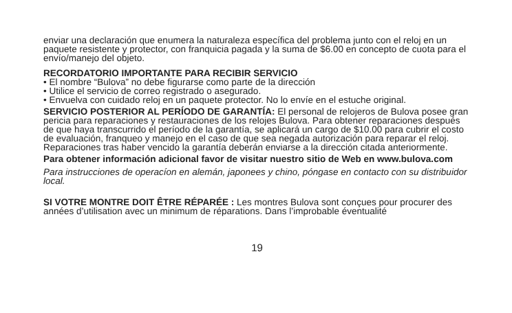enviar una declaración que enumera la naturaleza específica del problema junto con el reloj en un paquete resistente y protector, con franquicia pagada y la suma de $6.00 en concepto de cuota para el envío/manejo del objeto.
RECORDATORIO IMPORTANTE PARA RECIBIR SERVICIO
• El nombre “Bulova” no debe figurarse como parte de la dirección
• Utilice el servicio de correo registrado o asegurado.
• Envuelva con cuidado reloj en un paquete protector. No lo envíe en el estuche original.
SERVICIO POSTERIOR AL PERÍODO DE GARANTÍA: El personal de relojeros de Bulova posee gran pericia para reparaciones y restauraciones de los relojes Bulova. Para obtener reparaciones después de que haya transcurrido el período de la garantía, se aplicará un cargo de $10.00 para cubrir el costo de evaluación, franqueo y manejo en el caso de que sea negada autorización para reparar el reloj. Reparaciones tras haber vencido la garantía deberán enviarse a la dirección citada anteriormente.
Para obtener información adicional favor de visitar nuestro sitio de Web en www.bulova.com
Para instrucciones de operacíon en alemán, japonees y chino, póngase en contacto con su distribuidor local.
SI VOTRE MONTRE DOIT ÊTRE RÉPARÉE : Les montres Bulova sont conçues pour procurer des années d’utilisation avec un minimum de réparations. Dans l’improbable éventualité
19